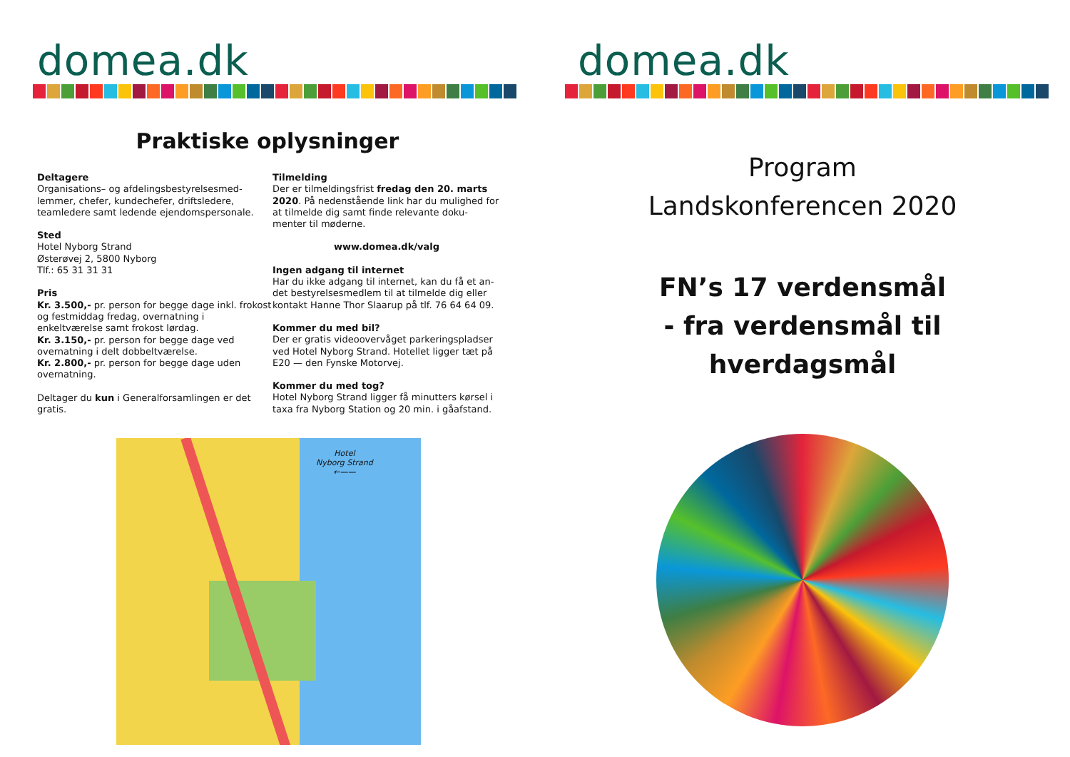domea.dk
Praktiske oplysninger
Deltagere
Organisations– og afdelingsbestyrelsesmed-lemmer, chefer, kundechefer, driftsledere, teamledere samt ledende ejendomspersonale.
Sted
Hotel Nyborg Strand
Østerøvej 2, 5800 Nyborg
Tlf.: 65 31 31 31
Pris
Kr. 3.500,- pr. person for begge dage inkl. frokost og festmiddag fredag, overnatning i enkeltværelse samt frokost lørdag.
Kr. 3.150,- pr. person for begge dage ved overnatning i delt dobbeltværelse.
Kr. 2.800,- pr. person for begge dage uden overnatning.
Deltager du kun i Generalforsamlingen er det gratis.
Tilmelding
Der er tilmeldingsfrist fredag den 20. marts 2020. På nedenstående link har du mulighed for at tilmelde dig samt finde relevante doku-menter til møderne.
www.domea.dk/valg
Ingen adgang til internet
Har du ikke adgang til internet, kan du få et an-det bestyrelsesmedlem til at tilmelde dig eller kontakt Hanne Thor Slaarup på tlf. 76 64 64 09.
Kommer du med bil?
Der er gratis videoovervåget parkeringspladser ved Hotel Nyborg Strand. Hotellet ligger tæt på E20 — den Fynske Motorvej.
Kommer du med tog?
Hotel Nyborg Strand ligger få minutters kørsel i taxa fra Nyborg Station og 20 min. i gåafstand.
Hotel
Nyborg Strand
←——
domea.dk
Program
Landskonferencen 2020
FN’s 17 verdensmål
- fra verdensmål til
hverdagsmål